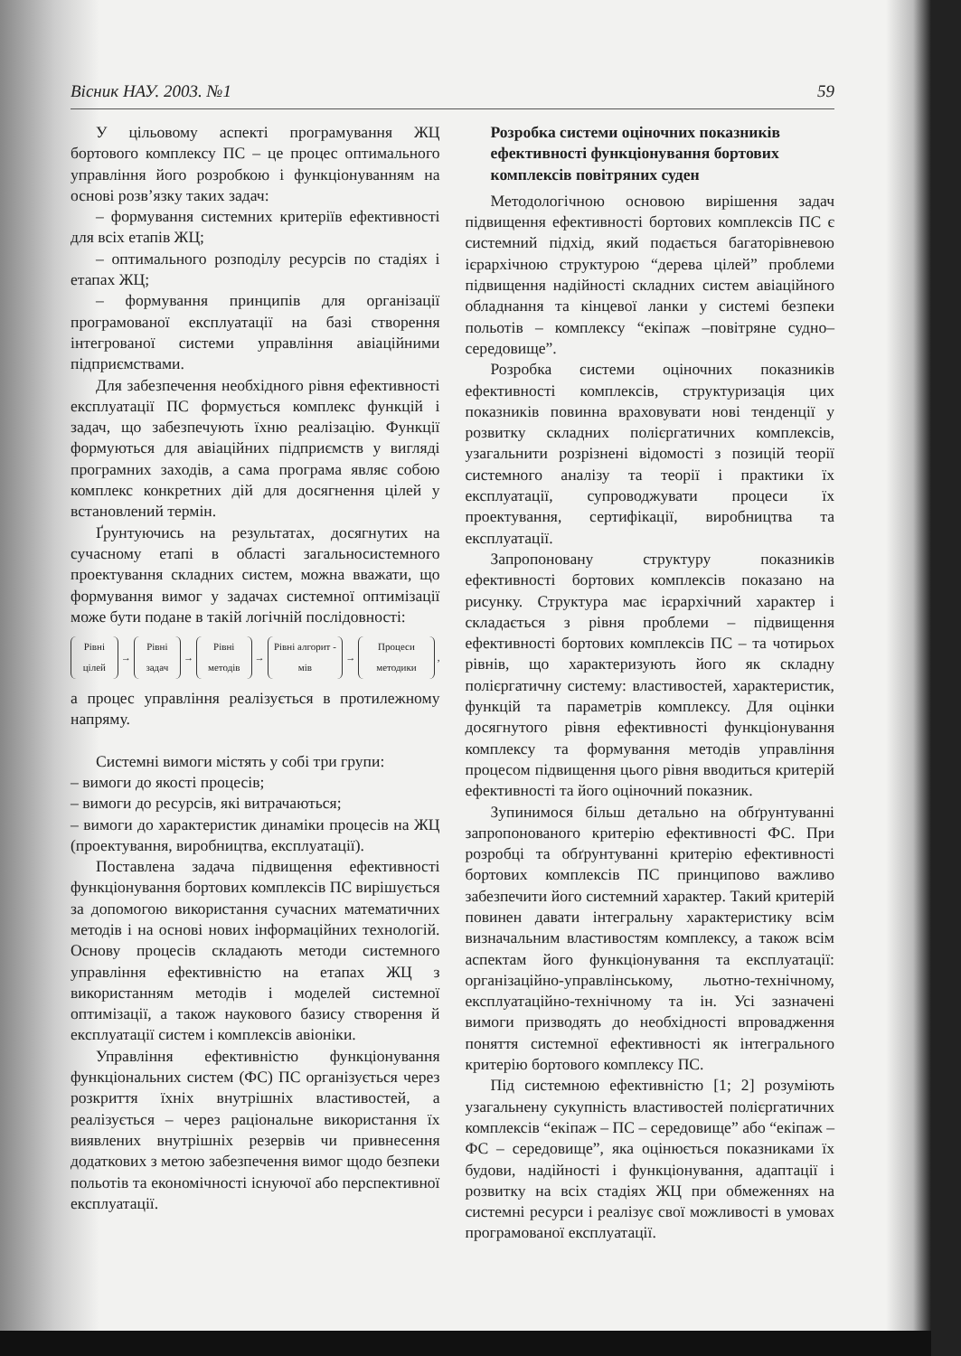Вісник НАУ. 2003. №1 59
У цільовому аспекті програмування ЖЦ бортового комплексу ПС – це процес оптимального управління його розробкою і функціонуванням на основі розв’язку таких задач:
– формування системних критеріїв ефективності для всіх етапів ЖЦ;
– оптимального розподілу ресурсів по стадіях і етапах ЖЦ;
– формування принципів для організації програмованої експлуатації на базі створення інтегрованої системи управління авіаційними підприємствами.
Для забезпечення необхідного рівня ефективності експлуатації ПС формується комплекс функцій і задач, що забезпечують їхню реалізацію. Функції формуються для авіаційних підприємств у вигляді програмних заходів, а сама програма являє собою комплекс конкретних дій для досягнення цілей у встановлений термін.
Ґрунтуючись на результатах, досягнутих на сучасному етапі в області загальносистемного проектування складних систем, можна вважати, що формування вимог у задачах системної оптимізації може бути подане в такій логічній послідовності:
Рівні цілей → Рівні задач → Рівні методів → Рівні алгорит - мів → Процеси методики,
а процес управління реалізується в протилежному напряму.
Системні вимоги містять у собі три групи:
– вимоги до якості процесів;
– вимоги до ресурсів, які витрачаються;
– вимоги до характеристик динаміки процесів на ЖЦ (проектування, виробництва, експлуатації).
Поставлена задача підвищення ефективності функціонування бортових комплексів ПС вирішується за допомогою використання сучасних математичних методів і на основі нових інформаційних технологій. Основу процесів складають методи системного управління ефективністю на етапах ЖЦ з використанням методів і моделей системної оптимізації, а також наукового базису створення й експлуатації систем і комплексів авіоніки.
Управління ефективністю функціонування функціональних систем (ФС) ПС організується через розкриття їхніх внутрішніх властивостей, а реалізується – через раціональне використання їх виявлених внутрішніх резервів чи привнесення додаткових з метою забезпечення вимог щодо безпеки польотів та економічності існуючої або перспективної експлуатації.
Розробка системи оціночних показників ефективності функціонування бортових комплексів повітряних суден
Методологічною основою вирішення задач підвищення ефективності бортових комплексів ПС є системний підхід, який подається багаторівневою ієрархічною структурою “дерева цілей” проблеми підвищення надійності складних систем авіаційного обладнання та кінцевої ланки у системі безпеки польотів – комплексу “екіпаж –повітряне судно–середовище”.
Розробка системи оціночних показників ефективності комплексів, структуризація цих показників повинна враховувати нові тенденції у розвитку складних полієргатичних комплексів, узагальнити розрізнені відомості з позицій теорії системного аналізу та теорії і практики їх експлуатації, супроводжувати процеси їх проектування, сертифікації, виробництва та експлуатації.
Запропоновану структуру показників ефективності бортових комплексів показано на рисунку. Структура має ієрархічний характер і складається з рівня проблеми – підвищення ефективності бортових комплексів ПС – та чотирьох рівнів, що характеризують його як складну полієргатичну систему: властивостей, характеристик, функцій та параметрів комплексу. Для оцінки досягнутого рівня ефективності функціонування комплексу та формування методів управління процесом підвищення цього рівня вводиться критерій ефективності та його оціночний показник.
Зупинимося більш детально на обґрунтуванні запропонованого критерію ефективності ФС. При розробці та обґрунтуванні критерію ефективності бортових комплексів ПС принципово важливо забезпечити його системний характер. Такий критерій повинен давати інтегральну характеристику всім визначальним властивостям комплексу, а також всім аспектам його функціонування та експлуатації: організаційно-управлінському, льотно-технічному, експлуатаційно-технічному та ін. Усі зазначені вимоги призводять до необхідності впровадження поняття системної ефективності як інтегрального критерію бортового комплексу ПС.
Під системною ефективністю [1; 2] розуміють узагальнену сукупність властивостей полієргатичних комплексів “екіпаж – ПС – середовище” або “екіпаж – ФС – середовище”, яка оцінюється показниками їх будови, надійності і функціонування, адаптації і розвитку на всіх стадіях ЖЦ при обмеженнях на системні ресурси і реалізує свої можливості в умовах програмованої експлуатації.